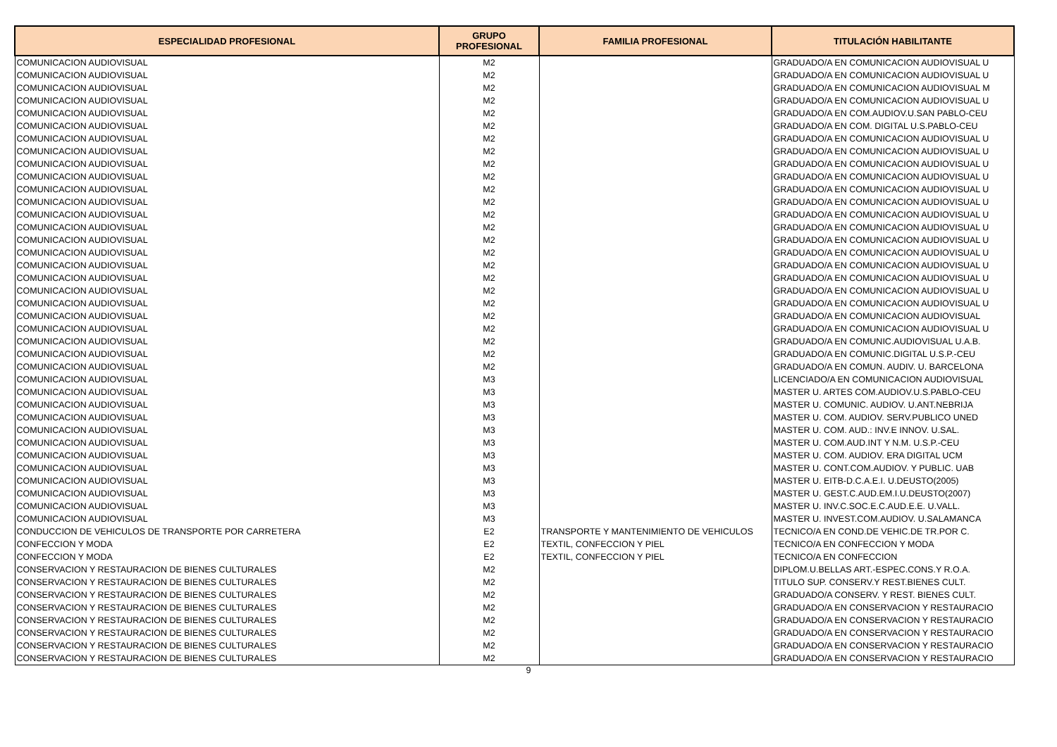| ESPECIALIDAD PROFESIONAL | GRUPO PROFESIONAL | FAMILIA PROFESIONAL | TITULACIÓN HABILITANTE |
| --- | --- | --- | --- |
| COMUNICACION AUDIOVISUAL | M2 | | GRADUADO/A EN COMUNICACION AUDIOVISUAL U |
| COMUNICACION AUDIOVISUAL | M2 | | GRADUADO/A EN COMUNICACION AUDIOVISUAL U |
| COMUNICACION AUDIOVISUAL | M2 | | GRADUADO/A EN COMUNICACION AUDIOVISUAL M |
| COMUNICACION AUDIOVISUAL | M2 | | GRADUADO/A EN COMUNICACION AUDIOVISUAL U |
| COMUNICACION AUDIOVISUAL | M2 | | GRADUADO/A EN COM.AUDIOV.U.SAN PABLO-CEU |
| COMUNICACION AUDIOVISUAL | M2 | | GRADUADO/A EN COM. DIGITAL U.S.PABLO-CEU |
| COMUNICACION AUDIOVISUAL | M2 | | GRADUADO/A EN COMUNICACION AUDIOVISUAL U |
| COMUNICACION AUDIOVISUAL | M2 | | GRADUADO/A EN COMUNICACION AUDIOVISUAL U |
| COMUNICACION AUDIOVISUAL | M2 | | GRADUADO/A EN COMUNICACION AUDIOVISUAL U |
| COMUNICACION AUDIOVISUAL | M2 | | GRADUADO/A EN COMUNICACION AUDIOVISUAL U |
| COMUNICACION AUDIOVISUAL | M2 | | GRADUADO/A EN COMUNICACION AUDIOVISUAL U |
| COMUNICACION AUDIOVISUAL | M2 | | GRADUADO/A EN COMUNICACION AUDIOVISUAL U |
| COMUNICACION AUDIOVISUAL | M2 | | GRADUADO/A EN COMUNICACION AUDIOVISUAL U |
| COMUNICACION AUDIOVISUAL | M2 | | GRADUADO/A EN COMUNICACION AUDIOVISUAL U |
| COMUNICACION AUDIOVISUAL | M2 | | GRADUADO/A EN COMUNICACION AUDIOVISUAL U |
| COMUNICACION AUDIOVISUAL | M2 | | GRADUADO/A EN COMUNICACION AUDIOVISUAL U |
| COMUNICACION AUDIOVISUAL | M2 | | GRADUADO/A EN COMUNICACION AUDIOVISUAL U |
| COMUNICACION AUDIOVISUAL | M2 | | GRADUADO/A EN COMUNICACION AUDIOVISUAL U |
| COMUNICACION AUDIOVISUAL | M2 | | GRADUADO/A EN COMUNICACION AUDIOVISUAL U |
| COMUNICACION AUDIOVISUAL | M2 | | GRADUADO/A EN COMUNICACION AUDIOVISUAL U |
| COMUNICACION AUDIOVISUAL | M2 | | GRADUADO/A EN COMUNICACION AUDIOVISUAL |
| COMUNICACION AUDIOVISUAL | M2 | | GRADUADO/A EN COMUNICACION AUDIOVISUAL U |
| COMUNICACION AUDIOVISUAL | M2 | | GRADUADO/A EN COMUNIC.AUDIOVISUAL U.A.B. |
| COMUNICACION AUDIOVISUAL | M2 | | GRADUADO/A EN COMUNIC.DIGITAL U.S.P.-CEU |
| COMUNICACION AUDIOVISUAL | M2 | | GRADUADO/A EN COMUN. AUDIV. U. BARCELONA |
| COMUNICACION AUDIOVISUAL | M3 | | LICENCIADO/A EN COMUNICACION AUDIOVISUAL |
| COMUNICACION AUDIOVISUAL | M3 | | MASTER U. ARTES COM.AUDIOV.U.S.PABLO-CEU |
| COMUNICACION AUDIOVISUAL | M3 | | MASTER U. COMUNIC. AUDIOV. U.ANT.NEBRIJA |
| COMUNICACION AUDIOVISUAL | M3 | | MASTER U. COM. AUDIOV. SERV.PUBLICO UNED |
| COMUNICACION AUDIOVISUAL | M3 | | MASTER U. COM. AUD.: INV.E INNOV. U.SAL. |
| COMUNICACION AUDIOVISUAL | M3 | | MASTER U. COM.AUD.INT Y N.M. U.S.P.-CEU |
| COMUNICACION AUDIOVISUAL | M3 | | MASTER U. COM. AUDIOV. ERA DIGITAL UCM |
| COMUNICACION AUDIOVISUAL | M3 | | MASTER U. CONT.COM.AUDIOV. Y PUBLIC. UAB |
| COMUNICACION AUDIOVISUAL | M3 | | MASTER U. EITB-D.C.A.E.I. U.DEUSTO(2005) |
| COMUNICACION AUDIOVISUAL | M3 | | MASTER U. GEST.C.AUD.EM.I.U.DEUSTO(2007) |
| COMUNICACION AUDIOVISUAL | M3 | | MASTER U. INV.C.SOC.E.C.AUD.E.E. U.VALL. |
| COMUNICACION AUDIOVISUAL | M3 | | MASTER U. INVEST.COM.AUDIOV. U.SALAMANCA |
| CONDUCCION DE VEHICULOS DE TRANSPORTE POR CARRETERA | E2 | TRANSPORTE Y MANTENIMIENTO DE VEHICULOS | TECNICO/A EN COND.DE VEHIC.DE TR.POR C. |
| CONFECCION Y MODA | E2 | TEXTIL, CONFECCION Y PIEL | TECNICO/A EN CONFECCION Y MODA |
| CONFECCION Y MODA | E2 | TEXTIL, CONFECCION Y PIEL | TECNICO/A EN CONFECCION |
| CONSERVACION Y RESTAURACION DE BIENES CULTURALES | M2 | | DIPLOM.U.BELLAS ART.-ESPEC.CONS.Y R.O.A. |
| CONSERVACION Y RESTAURACION DE BIENES CULTURALES | M2 | | TITULO SUP. CONSERV.Y REST.BIENES CULT. |
| CONSERVACION Y RESTAURACION DE BIENES CULTURALES | M2 | | GRADUADO/A CONSERV. Y REST. BIENES CULT. |
| CONSERVACION Y RESTAURACION DE BIENES CULTURALES | M2 | | GRADUADO/A EN CONSERVACION Y RESTAURACIO |
| CONSERVACION Y RESTAURACION DE BIENES CULTURALES | M2 | | GRADUADO/A EN CONSERVACION Y RESTAURACIO |
| CONSERVACION Y RESTAURACION DE BIENES CULTURALES | M2 | | GRADUADO/A EN CONSERVACION Y RESTAURACIO |
| CONSERVACION Y RESTAURACION DE BIENES CULTURALES | M2 | | GRADUADO/A EN CONSERVACION Y RESTAURACIO |
| CONSERVACION Y RESTAURACION DE BIENES CULTURALES | M2 | | GRADUADO/A EN CONSERVACION Y RESTAURACIO |
9